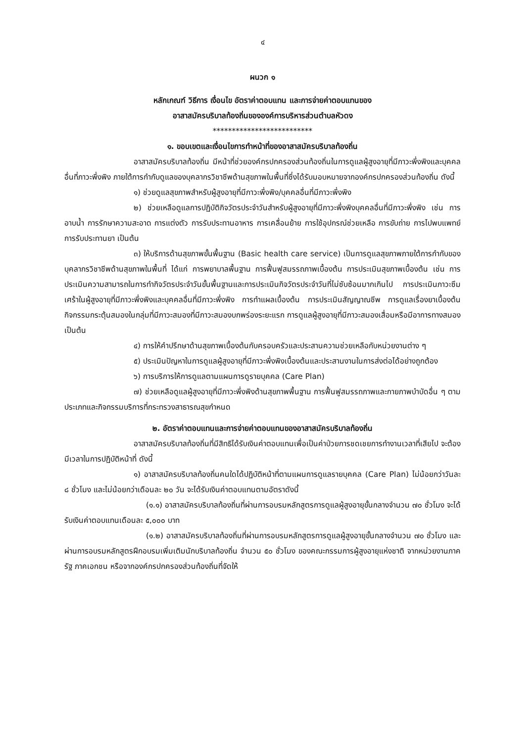๔
ผนวก ๑
หลักเกณฑ์ วิธีการ เงื่อนไข อัตราค่าตอบแทน และการจ่ายค่าตอบแทนของ
อาสาสมัครบริบาลท้องถิ่นขององค์การบริหารส่วนตำบลหัวดง
**************************
๑. ขอบเขตและเงื่อนไขการทำหน้าที่ของอาสาสมัครบริบาลท้องถิ่น
อาสาสมัครบริบาลท้องถิ่น มีหน้าที่ช่วยองค์กรปกครองส่วนท้องถิ่นในการดูแลผู้สูงอายุที่มีภาวะพึ่งพิงและบุคคลอื่นที่ภาวะพึ่งพิง ภายใต้การกำกับดูแลของบุคลากรวิชาชีพด้านสุขภาพในพื้นที่ซึ่งได้รับมอบหมายจากองค์กรปกครองส่วนท้องถิ่น ดังนี้
๑) ช่วยดูแลสุขภาพสำหรับผู้สูงอายุที่มีภาวะพึ่งพิง/บุคคลอื่นที่มีภาวะพึ่งพิง
๒) ช่วยเหลือดูแลการปฏิบัติกิจวัตรประจำวันสำหรับผู้สูงอายุที่มีภาวะพึ่งพิงบุคคลอื่นที่มีภาวะพึ่งพิง เช่น การอาบน้ำ การรักษาความสะอาด การแต่งตัว การรับประทานอาหาร การเคลื่อนย้าย การใช้อุปกรณ์ช่วยเหลือ การขับถ่าย การไปพบแพทย์ การรับประทานยา เป็นต้น
๓) ให้บริการด้านสุขภาพขั้นพื้นฐาน (Basic health care service) เป็นการดูแลสุขภาพภายใต้การกำกับของบุคลากรวิชาชีพด้านสุขภาพในพื้นที่ ได้แก่ การพยาบาลพื้นฐาน การฟื้นฟูสมรรถภาพเบื้องต้น การประเมินสุขภาพเบื้องต้น เช่น การประเมินความสามารถในการทำกิจวัตรประจำวันขั้นพื้นฐานและการประเมินกิจวัตรประจำวันที่ไม่ซับซ้อนมากเกินไป การประเมินภาวะซึมเศร้าในผู้สูงอายุที่มีภาวะพึ่งพิงและบุคคลอื่นที่มีภาวะพึ่งพิง การทำแผลเบื้องต้น การประเมินสัญญาณชีพ การดูแลเรื่องยาเบื้องต้น กิจกรรมกระตุ้นสมองในกลุ่มที่มีภาวะสมองที่มีภาวะสมองบกพร่องระยะแรก การดูแลผู้สูงอายุที่มีภาวะสมองเสื่อมหรือมีอาการทางสมอง เป็นต้น
๔) การให้คำปรึกษาด้านสุขภาพเบื้องต้นกับครอบครัวและประสานความช่วยเหลือกับหน่วยงานต่าง ๆ
๕) ประเมินปัญหาในการดูแลผู้สูงอายุที่มีภาวะพึ่งพิงเบื้องต้นและประสานงานในการส่งต่อได้อย่างถูกต้อง
๖) การบริการให้การดูแลตามแผนการดูรายบุคคล (Care Plan)
๗) ช่วยเหลือดูแลผู้สูงอายุที่มีภาวะพึ่งพิงด้านสุขภาพพื้นฐาน การฟื้นฟูสมรรถภาพและกายภาพบำบัดอื่น ๆ ตามประเภทและกิจกรรมบริการที่กระทรวงสาธารณสุขกำหนด
๒. อัตราค่าตอบแทนและการจ่ายค่าตอบแทนของอาสาสมัครบริบาลท้องถิ่น
อาสาสมัครบริบาลท้องถิ่นที่มีสิทธิได้รับเงินค่าตอบแทนเพื่อเป็นค่าป่วยการชดเชยการทำงานเวลาที่เสียไป จะต้องมีเวลาในการปฏิบัติหน้าที่ ดังนี้
๑) อาสาสมัครบริบาลท้องถิ่นคนใดได้ปฏิบัติหน้าที่ตามแผนการดูแลรายบุคคล (Care Plan) ไม่น้อยกว่าวันละ ๘ ชั่วโมง และไม่น้อยกว่าเดือนละ ๒๐ วัน จะได้รับเงินค่าตอบแทนตามอัตราดังนี้
(๑.๑) อาสาสมัครบริบาลท้องถิ่นที่ผ่านการอบรมหลักสูตรการดูแลผู้สูงอายุขั้นกลางจำนวน ๗๐ ชั่วโมง จะได้รับเงินค่าตอบแทนเดือนละ ๕,๐๐๐ บาท
(๑.๒) อาสาสมัครบริบาลท้องถิ่นที่ผ่านการอบรมหลักสูตรการดูแลผู้สูงอายุขั้นกลางจำนวน ๗๐ ชั่วโมง และผ่านการอบรมหลักสูตรฝึกอบรมเพิ่มเติมนักบริบาลท้องถิ่น จำนวน ๕๐ ชั่วโมง ของคณะกรรมการผู้สูงอายุแห่งชาติ จากหน่วยงานภาครัฐ ภาคเอกชน หรือจากองค์กรปกครองส่วนท้องถิ่นที่จัดให้